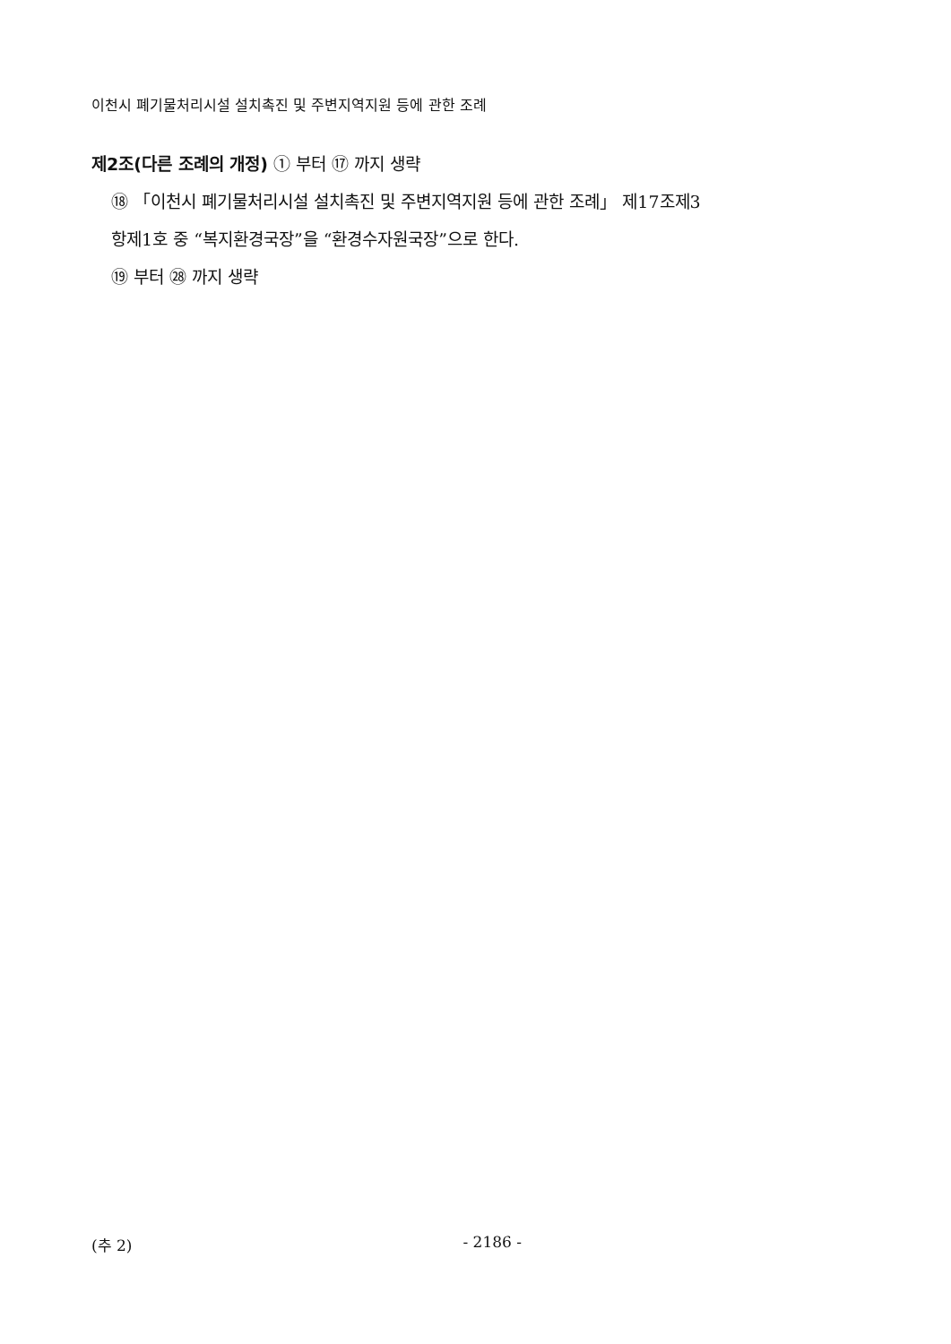이천시 폐기물처리시설 설치촉진 및 주변지역지원 등에 관한 조례
제2조(다른 조례의 개정) ① 부터 ⑰ 까지 생략
⑱ 「이천시 폐기물처리시설 설치촉진 및 주변지역지원 등에 관한 조례」 제17조제3
항제1호 중 “복지환경국장”을 “환경수자원국장”으로 한다.
⑲ 부터 ㉘ 까지 생략
(추 2) - 2186 -